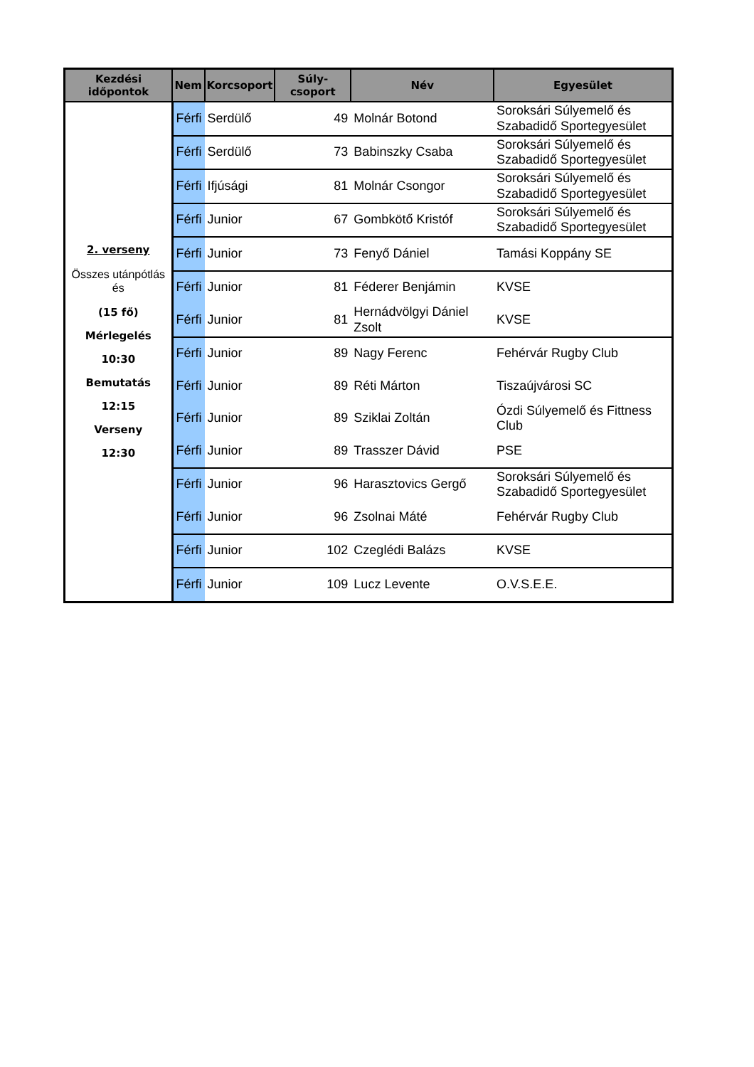| Kezdési időpontok | Nem | Korcsoport | Súly-csoport | Név | Egyesület |
| --- | --- | --- | --- | --- | --- |
| 2. verseny Összes utánpótlás és (15 fő) Mérlegelés 10:30 Bemutatás 12:15 Verseny 12:30 | Férfi | Serdülő | 49 | Molnár Botond | Soroksári Súlyemelő és Szabadidő Sportegyesület |
| | Férfi | Serdülő | 73 | Babinszky Csaba | Soroksári Súlyemelő és Szabadidő Sportegyesület |
| | Férfi | Ifjúsági | 81 | Molnár Csongor | Soroksári Súlyemelő és Szabadidő Sportegyesület |
| | Férfi | Junior | 67 | Gombkötő Kristóf | Soroksári Súlyemelő és Szabadidő Sportegyesület |
| | Férfi | Junior | 73 | Fenyő Dániel | Tamási Koppány SE |
| | Férfi | Junior | 81 | Féderer Benjámin | KVSE |
| | Férfi | Junior | 81 | Hernádvölgyi Dániel Zsolt | KVSE |
| | Férfi | Junior | 89 | Nagy Ferenc | Fehérvár Rugby Club |
| | Férfi | Junior | 89 | Réti Márton | Tiszaújvárosi SC |
| | Férfi | Junior | 89 | Sziklai Zoltán | Ózdi Súlyemelő és Fittness Club |
| | Férfi | Junior | 89 | Trasszer Dávid | PSE |
| | Férfi | Junior | 96 | Harasztovics Gergő | Soroksári Súlyemelő és Szabadidő Sportegyesület |
| | Férfi | Junior | 96 | Zsolnai Máté | Fehérvár Rugby Club |
| | Férfi | Junior | 102 | Czeglédi Balázs | KVSE |
| | Férfi | Junior | 109 | Lucz Levente | O.V.S.E.E. |